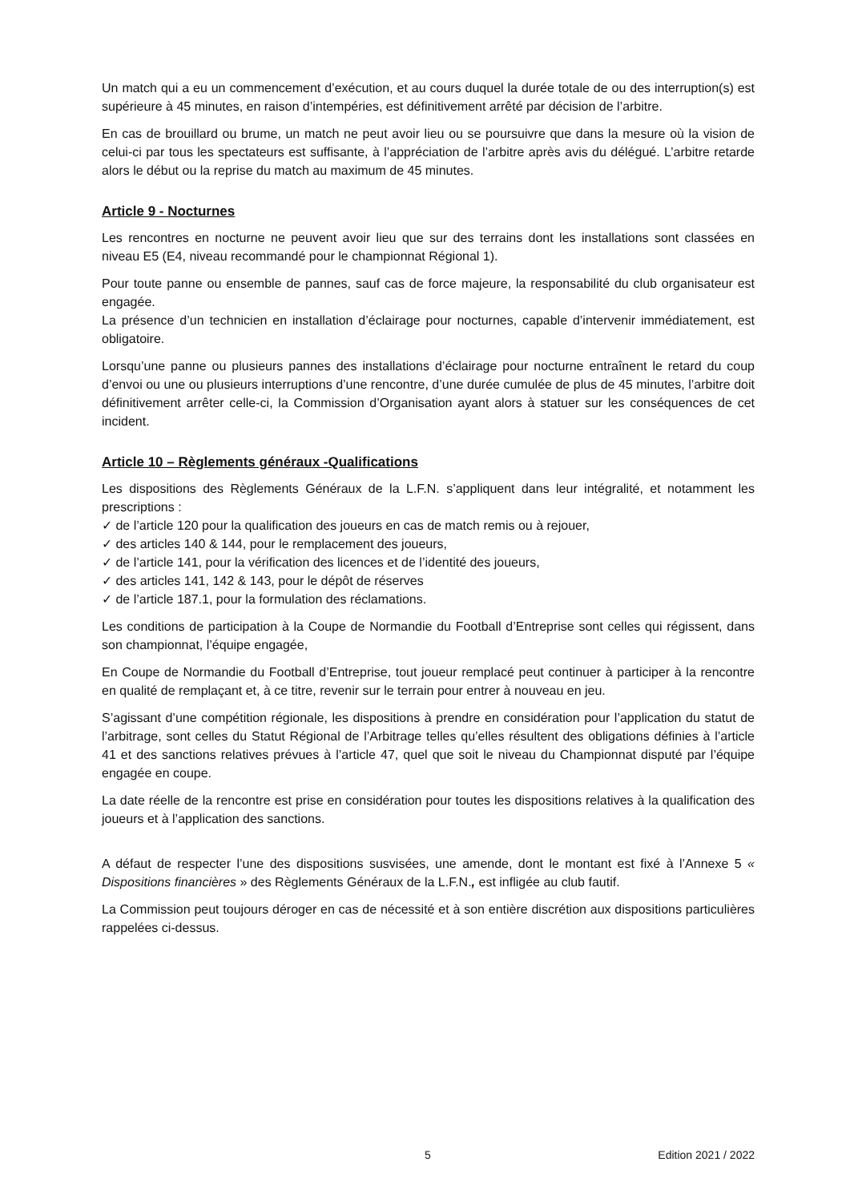Un match qui a eu un commencement d’exécution, et au cours duquel la durée totale de ou des interruption(s) est supérieure à 45 minutes, en raison d’intempéries, est définitivement arrêté par décision de l’arbitre.
En cas de brouillard ou brume, un match ne peut avoir lieu ou se poursuivre que dans la mesure où la vision de celui-ci par tous les spectateurs est suffisante, à l’appréciation de l’arbitre après avis du délégué. L’arbitre retarde alors le début ou la reprise du match au maximum de 45 minutes.
Article 9 - Nocturnes
Les rencontres en nocturne ne peuvent avoir lieu que sur des terrains dont les installations sont classées en niveau E5 (E4, niveau recommandé pour le championnat Régional 1).
Pour toute panne ou ensemble de pannes, sauf cas de force majeure, la responsabilité du club organisateur est engagée.
La présence d’un technicien en installation d’éclairage pour nocturnes, capable d’intervenir immédiatement, est obligatoire.
Lorsqu’une panne ou plusieurs pannes des installations d’éclairage pour nocturne entraînent le retard du coup d’envoi ou une ou plusieurs interruptions d’une rencontre, d’une durée cumulée de plus de 45 minutes, l’arbitre doit définitivement arrêter celle-ci, la Commission d’Organisation ayant alors à statuer sur les conséquences de cet incident.
Article 10 – Règlements généraux -Qualifications
Les dispositions des Règlements Généraux de la L.F.N. s’appliquent dans leur intégralité, et notamment les prescriptions :
✓ de l’article 120 pour la qualification des joueurs en cas de match remis ou à rejouer,
✓ des articles 140 & 144, pour le remplacement des joueurs,
✓ de l’article 141, pour la vérification des licences et de l’identité des joueurs,
✓ des articles 141, 142 & 143, pour le dépôt de réserves
✓ de l’article 187.1, pour la formulation des réclamations.
Les conditions de participation à la Coupe de Normandie du Football d’Entreprise sont celles qui régissent, dans son championnat, l’équipe engagée,
En Coupe de Normandie du Football d’Entreprise, tout joueur remplacé peut continuer à participer à la rencontre en qualité de remplaçant et, à ce titre, revenir sur le terrain pour entrer à nouveau en jeu.
S’agissant d’une compétition régionale, les dispositions à prendre en considération pour l’application du statut de l’arbitrage, sont celles du Statut Régional de l’Arbitrage telles qu’elles résultent des obligations définies à l’article 41 et des sanctions relatives prévues à l’article 47, quel que soit le niveau du Championnat disputé par l’équipe engagée en coupe.
La date réelle de la rencontre est prise en considération pour toutes les dispositions relatives à la qualification des joueurs et à l’application des sanctions.
A défaut de respecter l’une des dispositions susvisées, une amende, dont le montant est fixé à l’Annexe 5 « Dispositions financières » des Règlements Généraux de la L.F.N., est infligée au club fautif.
La Commission peut toujours déroger en cas de nécessité et à son entière discrétion aux dispositions particulières rappelées ci-dessus.
5 Edition 2021 / 2022